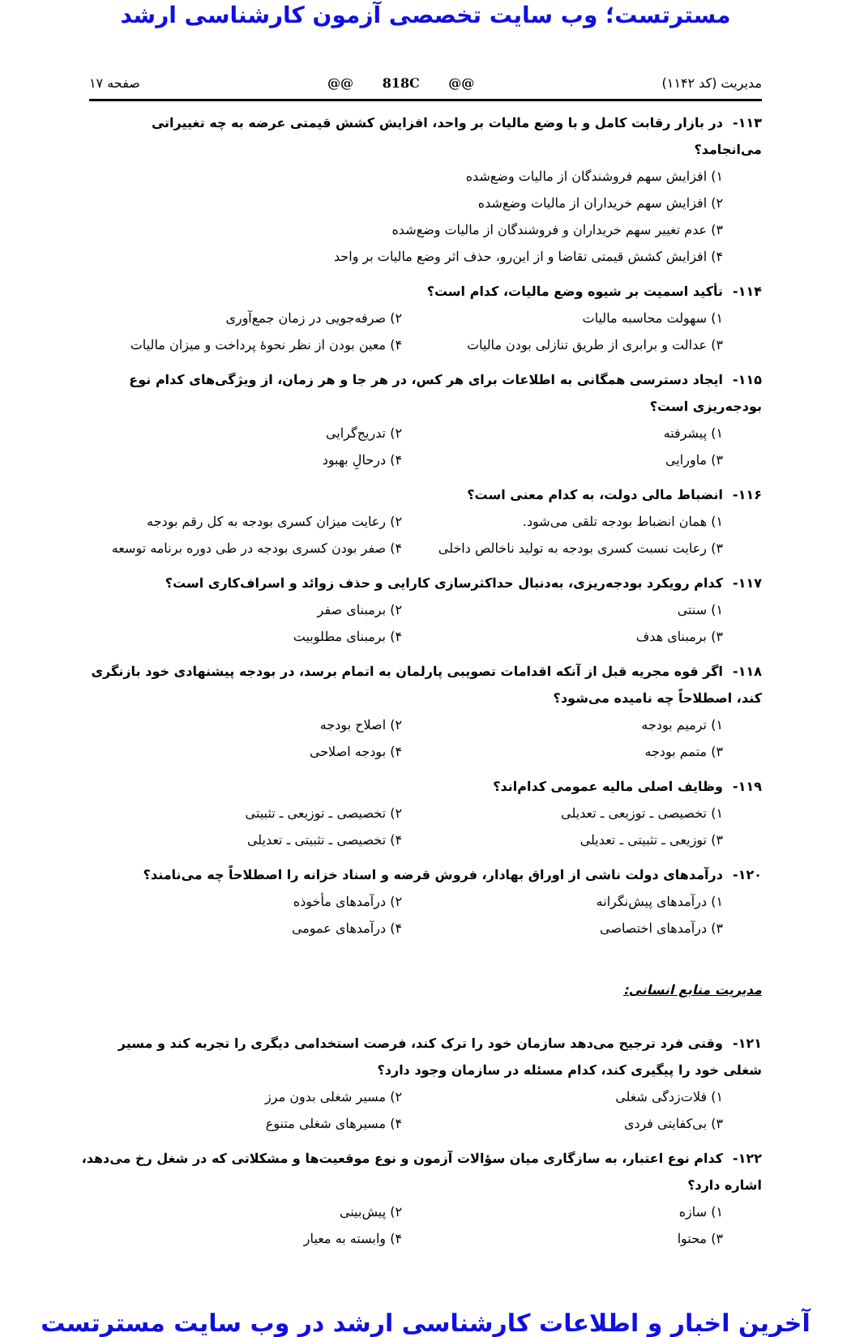مسترتست؛ وب سایت تخصصی آزمون کارشناسی ارشد
مدیریت (کد ۱۱۴۲) @@ 818C @@ صفحه ۱۷
۱۱۳- در بازار رقابت کامل و با وضع مالیات بر واحد، افزایش کشش قیمتی عرضه به چه تغییراتی می‌انجامد؟
۱) افزایش سهم فروشندگان از مالیات وضع‌شده
۲) افزایش سهم خریداران از مالیات وضع‌شده
۳) عدم تغییر سهم خریداران و فروشندگان از مالیات وضع‌شده
۴) افزایش کشش قیمتی تقاضا و از این‌رو، حذف اثر وضع مالیات بر واحد
۱۱۴- تأکید اسمیت بر شیوه وضع مالیات، کدام است؟
۱) سهولت محاسبه مالیات ۲) صرفه‌جویی در زمان جمع‌آوری
۳) عدالت و برابری از طریق تنازلی بودن مالیات
۴) معین بودن از نظر نحوهٔ پرداخت و میزان مالیات
۱۱۵- ایجاد دسترسی همگانی به اطلاعات برای هر کس، در هر جا و هر زمان، از ویژگی‌های کدام نوع بودجه‌ریزی است؟
۱) پیشرفته ۲) تدریج‌گرایی
۳) ماورایی ۴) درحالِ بهبود
۱۱۶- انضباط مالی دولت، به کدام معنی است؟
۱) همان انضباط بودجه تلقی می‌شود. ۲) رعایت میزان کسری بودجه به کل رقم بودجه
۳) رعایت نسبت کسری بودجه به تولید ناخالص داخلی
۴) صفر بودن کسری بودجه در طی دوره برنامه توسعه
۱۱۷- کدام رویکرد بودجه‌ریزی، به‌دنبال حداکثرسازی کارایی و حذف زوائد و اسراف‌کاری است؟
۱) سنتی ۲) برمبنای صفر
۳) برمبنای هدف ۴) برمبنای مطلوبیت
۱۱۸- اگر قوه مجریه قبل از آنکه اقدامات تصویبی پارلمان به اتمام برسد، در بودجه پیشنهادی خود بازنگری کند، اصطلاحاً چه نامیده می‌شود؟
۱) ترمیم بودجه ۲) اصلاح بودجه
۳) متمم بودجه ۴) بودجه اصلاحی
۱۱۹- وظایف اصلی مالیه عمومی کدام‌اند؟
۱) تخصیصی ـ توزیعی ـ تعدیلی ۲) تخصیصی ـ توزیعی ـ تثبیتی
۳) توزیعی ـ تثبیتی ـ تعدیلی ۴) تخصیصی ـ تثبیتی ـ تعدیلی
۱۲۰- درآمدهای دولت ناشی از اوراق بهادار، فروش قرضه و اسناد خزانه را اصطلاحاً چه می‌نامند؟
۱) درآمدهای پیش‌نگرانه ۲) درآمدهای مأخوذه
۳) درآمدهای اختصاصی ۴) درآمدهای عمومی
مدیریت منابع انسانی:
۱۲۱- وقتی فرد ترجیح می‌دهد سازمان خود را ترک کند، فرصت استخدامی دیگری را تجربه کند و مسیر شغلی خود را پیگیری کند، کدام مسئله در سازمان وجود دارد؟
۱) فلات‌زدگی شغلی ۲) مسیر شغلی بدون مرز
۳) بی‌کفایتی فردی ۴) مسیرهای شغلی متنوع
۱۲۲- کدام نوع اعتبار، به سازگاری میان سؤالات آزمون و نوع موقعیت‌ها و مشکلاتی که در شغل رخ می‌دهد، اشاره دارد؟
۱) سازه ۲) پیش‌بینی
۳) محتوا ۴) وابسته به معیار
آخرین اخبار و اطلاعات کارشناسی ارشد در وب سایت مسترتست